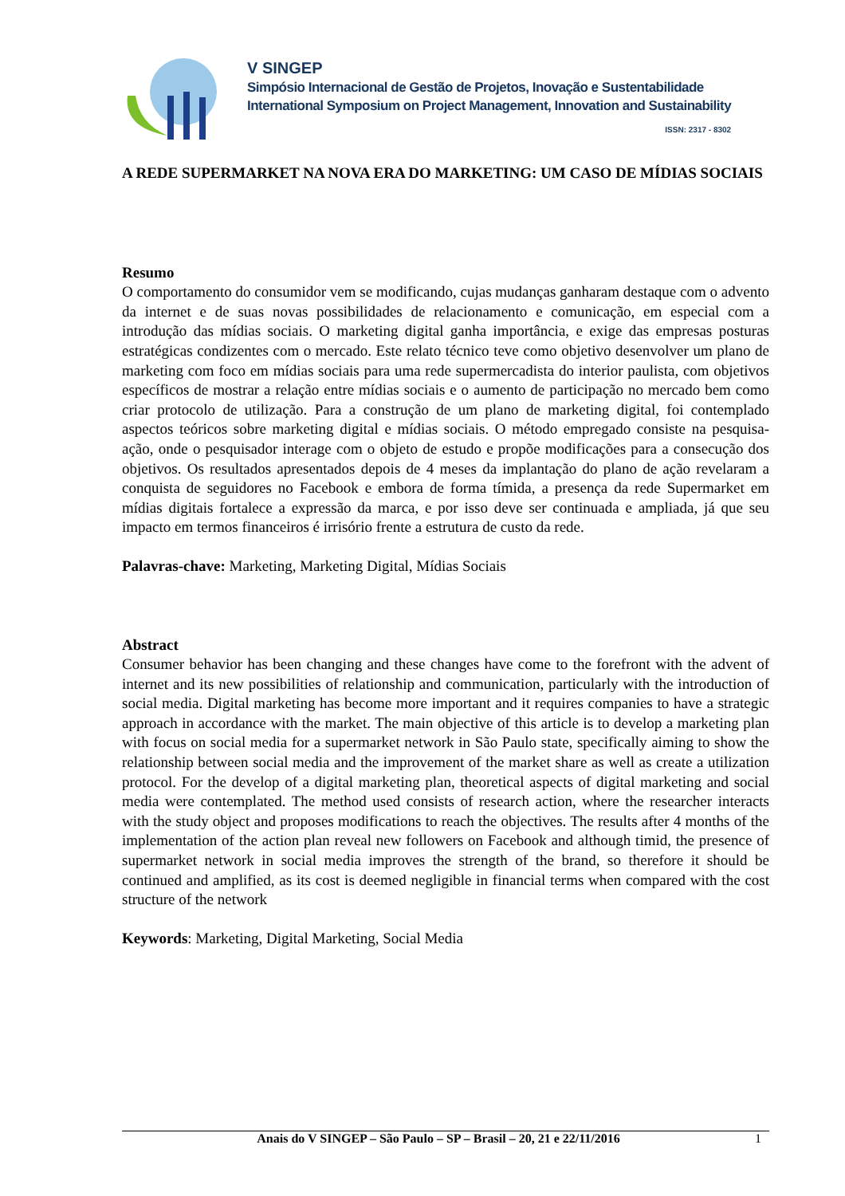V SINGEP
Simpósio Internacional de Gestão de Projetos, Inovação e Sustentabilidade
International Symposium on Project Management, Innovation and Sustainability
ISSN: 2317 - 8302
A REDE SUPERMARKET NA NOVA ERA DO MARKETING: UM CASO DE MÍDIAS SOCIAIS
Resumo
O comportamento do consumidor vem se modificando, cujas mudanças ganharam destaque com o advento da internet e de suas novas possibilidades de relacionamento e comunicação, em especial com a introdução das mídias sociais. O marketing digital ganha importância, e exige das empresas posturas estratégicas condizentes com o mercado. Este relato técnico teve como objetivo desenvolver um plano de marketing com foco em mídias sociais para uma rede supermercadista do interior paulista, com objetivos específicos de mostrar a relação entre mídias sociais e o aumento de participação no mercado bem como criar protocolo de utilização. Para a construção de um plano de marketing digital, foi contemplado aspectos teóricos sobre marketing digital e mídias sociais. O método empregado consiste na pesquisa-ação, onde o pesquisador interage com o objeto de estudo e propõe modificações para a consecução dos objetivos. Os resultados apresentados depois de 4 meses da implantação do plano de ação revelaram a conquista de seguidores no Facebook e embora de forma tímida, a presença da rede Supermarket em mídias digitais fortalece a expressão da marca, e por isso deve ser continuada e ampliada, já que seu impacto em termos financeiros é irrisório frente a estrutura de custo da rede.
Palavras-chave: Marketing, Marketing Digital, Mídias Sociais
Abstract
Consumer behavior has been changing and these changes have come to the forefront with the advent of internet and its new possibilities of relationship and communication, particularly with the introduction of social media. Digital marketing has become more important and it requires companies to have a strategic approach in accordance with the market. The main objective of this article is to develop a marketing plan with focus on social media for a supermarket network in São Paulo state, specifically aiming to show the relationship between social media and the improvement of the market share as well as create a utilization protocol. For the develop of a digital marketing plan, theoretical aspects of digital marketing and social media were contemplated. The method used consists of research action, where the researcher interacts with the study object and proposes modifications to reach the objectives. The results after 4 months of the implementation of the action plan reveal new followers on Facebook and although timid, the presence of supermarket network in social media improves the strength of the brand, so therefore it should be continued and amplified, as its cost is deemed negligible in financial terms when compared with the cost structure of the network
Keywords: Marketing, Digital Marketing, Social Media
Anais do V SINGEP – São Paulo – SP – Brasil – 20, 21 e 22/11/2016 1